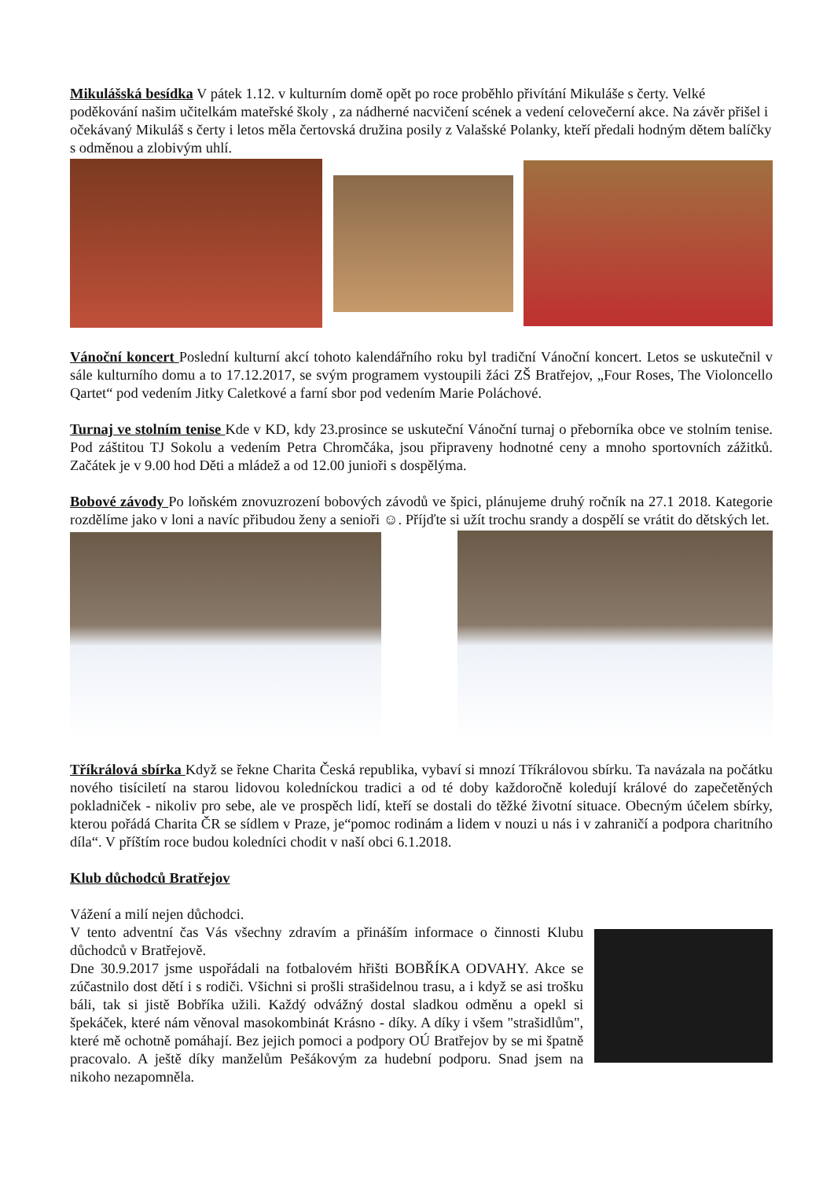Mikulášská besídka V pátek 1.12. v kulturním domě opět po roce proběhlo přivítání Mikuláše s čerty. Velké poděkování našim učitelkám mateřské školy , za nádherné nacvičení scének a vedení celovečerní akce. Na závěr přišel i očekávaný Mikuláš s čerty i letos měla čertovská družina posily z Valašské Polanky, kteří předali hodným dětem balíčky s odměnou a zlobivým uhlí.
Vánoční koncert Poslední kulturní akcí tohoto kalendářního roku byl tradiční Vánoční koncert. Letos se uskutečnil v sále kulturního domu a to 17.12.2017, se svým programem vystoupili žáci ZŠ Bratřejov, „Four Roses, The Violoncello Qartet“ pod vedením Jitky Caletkové a farní sbor pod vedením Marie Poláchové.
Turnaj ve stolním tenise Kde v KD, kdy 23.prosince se uskuteční Vánoční turnaj o přeborníka obce ve stolním tenise. Pod záštitou TJ Sokolu a vedením Petra Chromčáka, jsou připraveny hodnotné ceny a mnoho sportovních zážitků. Začátek je v 9.00 hod Děti a mládež a od 12.00 junioři s dospělýma.
Bobové závody Po loňském znovuzrození bobových závodů ve špici, plánujeme druhý ročník na 27.1 2018. Kategorie rozdělíme jako v loni a navíc přibudou ženy a senioři ☺. Příjďte si užít trochu srandy a dospělí se vrátit do dětských let.
Tříkrálová sbírka Když se řekne Charita Česká republika, vybaví si mnozí Tříkrálovou sbírku. Ta navázala na počátku nového tisíciletí na starou lidovou koledníckou tradici a od té doby každoročně koledují králové do zapečetěných pokladniček - nikoliv pro sebe, ale ve prospěch lidí, kteří se dostali do těžké životní situace. Obecným účelem sbírky, kterou pořádá Charita ČR se sídlem v Praze, je“pomoc rodinám a lidem v nouzi u nás i v zahraničí a podpora charitního díla“. V příštím roce budou koledníci chodit v naší obci 6.1.2018.
Klub důchodců Bratřejov
Vážení a milí nejen důchodci.
V tento adventní čas Vás všechny zdravím a přináším informace o činnosti Klubu důchodců v Bratřejově.
Dne 30.9.2017 jsme uspořádali na fotbalovém hřišti BOBŘÍKA ODVAHY. Akce se zúčastnilo dost dětí i s rodiči. Všichni si prošli strašidelnou trasu, a i když se asi trošku báli, tak si jistě Bobříka užili. Každý odvážný dostal sladkou odměnu a opekl si špekáček, které nám věnoval masokombinát Krásno - díky. A díky i všem "strašidlům", které mě ochotně pomáhají. Bez jejich pomoci a podpory OÚ Bratřejov by se mi špatně pracovalo. A ještě díky manželům Pešákovým za hudební podporu. Snad jsem na nikoho nezapomněla.